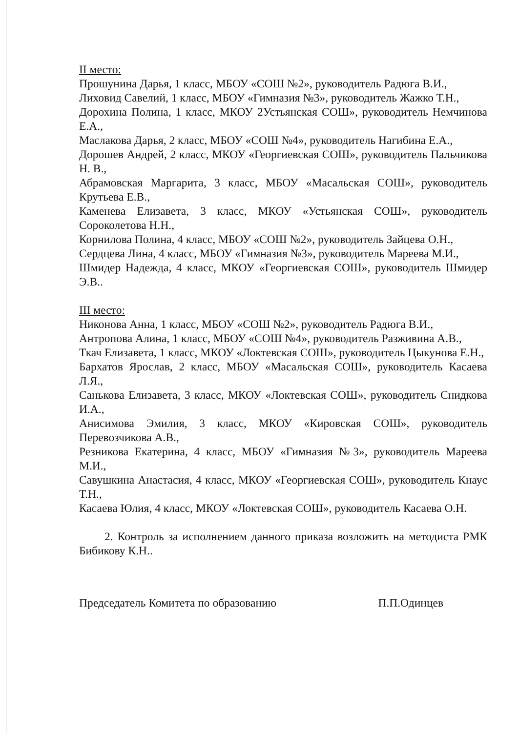II место:
Прошунина Дарья, 1 класс, МБОУ «СОШ №2», руководитель Радюга В.И.,
Лиховид Савелий, 1 класс, МБОУ «Гимназия №3», руководитель Жажко Т.Н.,
Дорохина Полина, 1 класс, МКОУ 2Устьянская СОШ», руководитель Немчинова Е.А.,
Маслакова Дарья, 2 класс, МБОУ «СОШ №4», руководитель Нагибина Е.А.,
Дорошев Андрей, 2 класс, МКОУ «Георгиевская СОШ», руководитель Пальчикова Н. В.,
Абрамовская Маргарита, 3 класс, МБОУ «Масальская СОШ», руководитель Крутьева Е.В.,
Каменева Елизавета, 3 класс, МКОУ «Устьянская СОШ», руководитель Сороколетова Н.Н.,
Корнилова Полина, 4 класс, МБОУ «СОШ №2», руководитель Зайцева О.Н.,
Сердцева Лина, 4 класс, МБОУ «Гимназия №3», руководитель Мареева М.И.,
Шмидер Надежда, 4 класс, МКОУ «Георгиевская СОШ», руководитель Шмидер Э.В..
III место:
Никонова Анна, 1 класс, МБОУ «СОШ №2», руководитель Радюга В.И.,
Антропова Алина, 1 класс, МБОУ «СОШ №4», руководитель Разживина А.В.,
Ткач Елизавета, 1 класс, МКОУ «Локтевская СОШ», руководитель Цыкунова Е.Н.,
Бархатов Ярослав, 2 класс, МБОУ «Масальская СОШ», руководитель Касаева Л.Я.,
Санькова Елизавета, 3 класс, МКОУ «Локтевская СОШ», руководитель Снидкова И.А.,
Анисимова Эмилия, 3 класс, МКОУ «Кировская СОШ», руководитель Перевозчикова А.В.,
Резникова Екатерина, 4 класс, МБОУ «Гимназия №3», руководитель Мареева М.И.,
Савушкина Анастасия, 4 класс, МКОУ «Георгиевская СОШ», руководитель Кнаус Т.Н.,
Касаева Юлия, 4 класс, МКОУ «Локтевская СОШ», руководитель Касаева О.Н.
2. Контроль за исполнением данного приказа возложить на методиста РМК Бибикову К.Н..
Председатель Комитета по образованию П.П.Одинцев